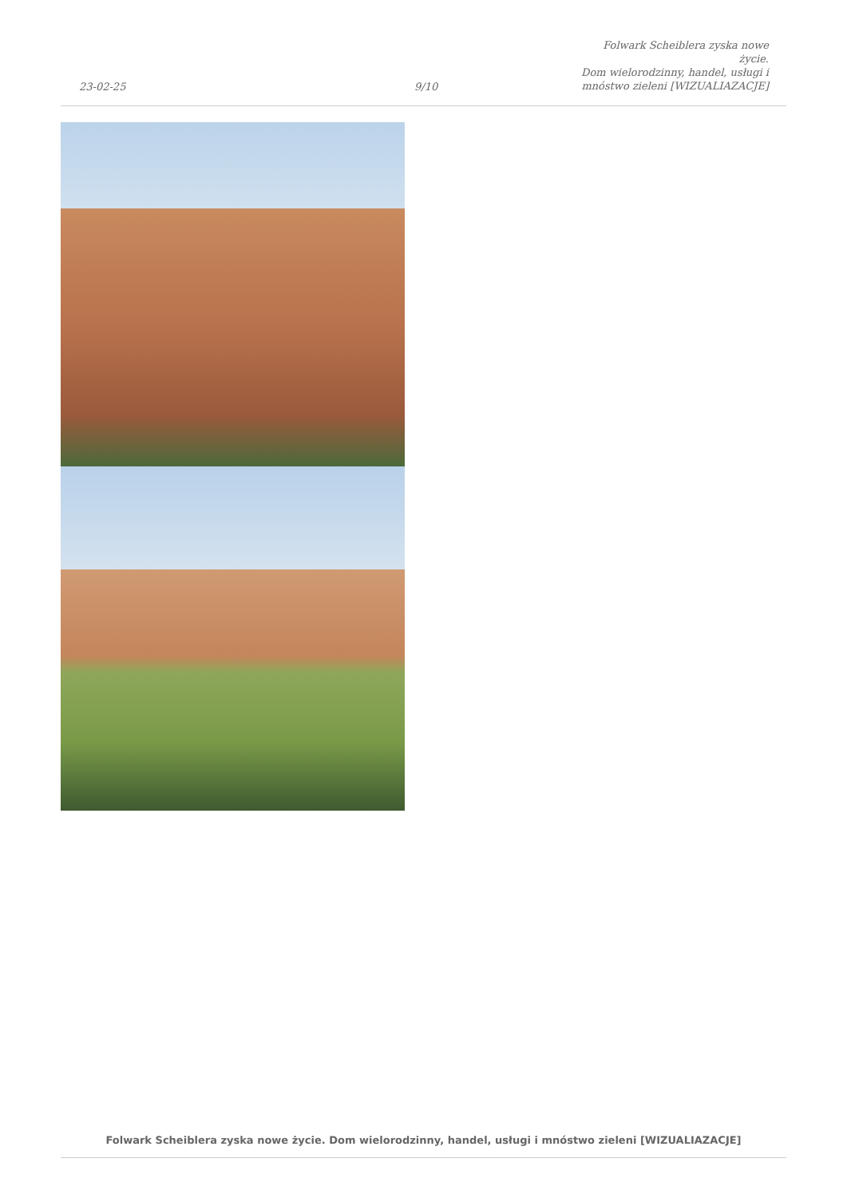23-02-25
9/10
Folwark Scheiblera zyska nowe życie.
Dom wielorodzinny, handel, usługi i
mnóstwo zieleni [WIZUALIAZACJE]
Folwark Scheiblera zyska nowe życie. Dom wielorodzinny, handel, usługi i mnóstwo zieleni [WIZUALIAZACJE]